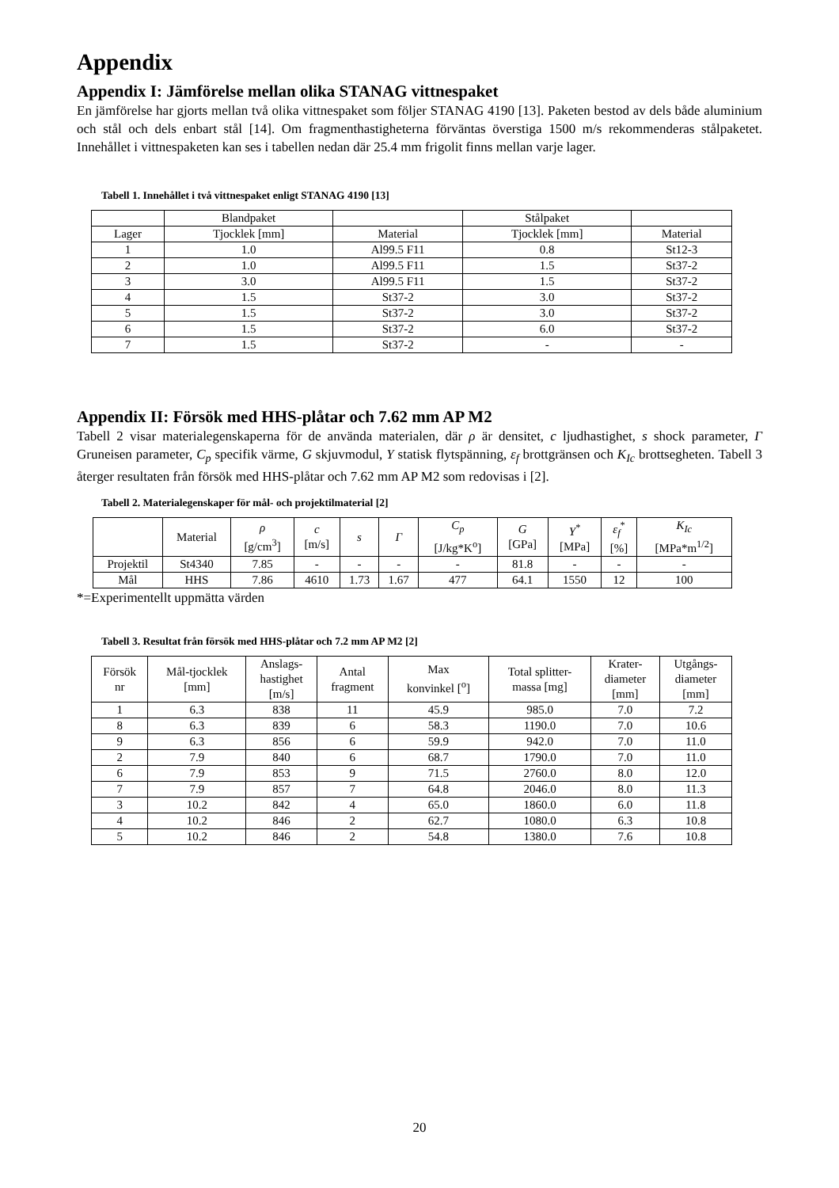Appendix
Appendix I: Jämförelse mellan olika STANAG vittnespaket
En jämförelse har gjorts mellan två olika vittnespaket som följer STANAG 4190 [13]. Paketen bestod av dels både aluminium och stål och dels enbart stål [14]. Om fragmenthastigheterna förväntas överstiga 1500 m/s rekommenderas stålpaketet. Innehållet i vittnespaketen kan ses i tabellen nedan där 25.4 mm frigolit finns mellan varje lager.
Tabell 1. Innehållet i två vittnespaket enligt STANAG 4190 [13]
| | Blandpaket | | Stålpaket | |
| --- | --- | --- | --- | --- |
| Lager | Tjocklek [mm] | Material | Tjocklek [mm] | Material |
| 1 | 1.0 | Al99.5 F11 | 0.8 | St12-3 |
| 2 | 1.0 | Al99.5 F11 | 1.5 | St37-2 |
| 3 | 3.0 | Al99.5 F11 | 1.5 | St37-2 |
| 4 | 1.5 | St37-2 | 3.0 | St37-2 |
| 5 | 1.5 | St37-2 | 3.0 | St37-2 |
| 6 | 1.5 | St37-2 | 6.0 | St37-2 |
| 7 | 1.5 | St37-2 | - | - |
Appendix II: Försök med HHS-plåtar och 7.62 mm AP M2
Tabell 2 visar materialegenskaperna för de använda materialen, där ρ är densitet, c ljudhastighet, s shock parameter, Γ Gruneisen parameter, C<sub>p</sub> specifik värme, G skjuvmodul, Y statisk flytspänning, ε<sub>f</sub> brottgränsen och K<sub>Ic</sub> brottsegheten. Tabell 3 återger resultaten från försök med HHS-plåtar och 7.62 mm AP M2 som redovisas i [2].
Tabell 2. Materialegenskaper för mål- och projektilmaterial [2]
| | Material | ρ [g/cm<sup>3</sup>] | c [m/s] | s | Γ | C<sub>p</sub> [J/kg*K<sup>o</sup>] | G [GPa] | Y<sup>*</sup> [MPa] | ε<sub>f</sub><sup>*</sup> [%] | K<sub>Ic</sub> [MPa*m<sup>1/2</sup>] |
| --- | --- | --- | --- | --- | --- | --- | --- | --- | --- | --- |
| Projektil | St4340 | 7.85 | - | - | - | - | 81.8 | - | - | - |
| Mål | HHS | 7.86 | 4610 | 1.73 | 1.67 | 477 | 64.1 | 1550 | 12 | 100 |
*=Experimentellt uppmätta värden
Tabell 3. Resultat från försök med HHS-plåtar och 7.2 mm AP M2 [2]
| Försök nr | Mål-tjocklek [mm] | Anslags- hastighet [m/s] | Antal fragment | Max konvinkel [<sup>o</sup>] | Total splitter- massa [mg] | Krater- diameter [mm] | Utgångs- diameter [mm] |
| --- | --- | --- | --- | --- | --- | --- | --- |
| 1 | 6.3 | 838 | 11 | 45.9 | 985.0 | 7.0 | 7.2 |
| 8 | 6.3 | 839 | 6 | 58.3 | 1190.0 | 7.0 | 10.6 |
| 9 | 6.3 | 856 | 6 | 59.9 | 942.0 | 7.0 | 11.0 |
| 2 | 7.9 | 840 | 6 | 68.7 | 1790.0 | 7.0 | 11.0 |
| 6 | 7.9 | 853 | 9 | 71.5 | 2760.0 | 8.0 | 12.0 |
| 7 | 7.9 | 857 | 7 | 64.8 | 2046.0 | 8.0 | 11.3 |
| 3 | 10.2 | 842 | 4 | 65.0 | 1860.0 | 6.0 | 11.8 |
| 4 | 10.2 | 846 | 2 | 62.7 | 1080.0 | 6.3 | 10.8 |
| 5 | 10.2 | 846 | 2 | 54.8 | 1380.0 | 7.6 | 10.8 |
20